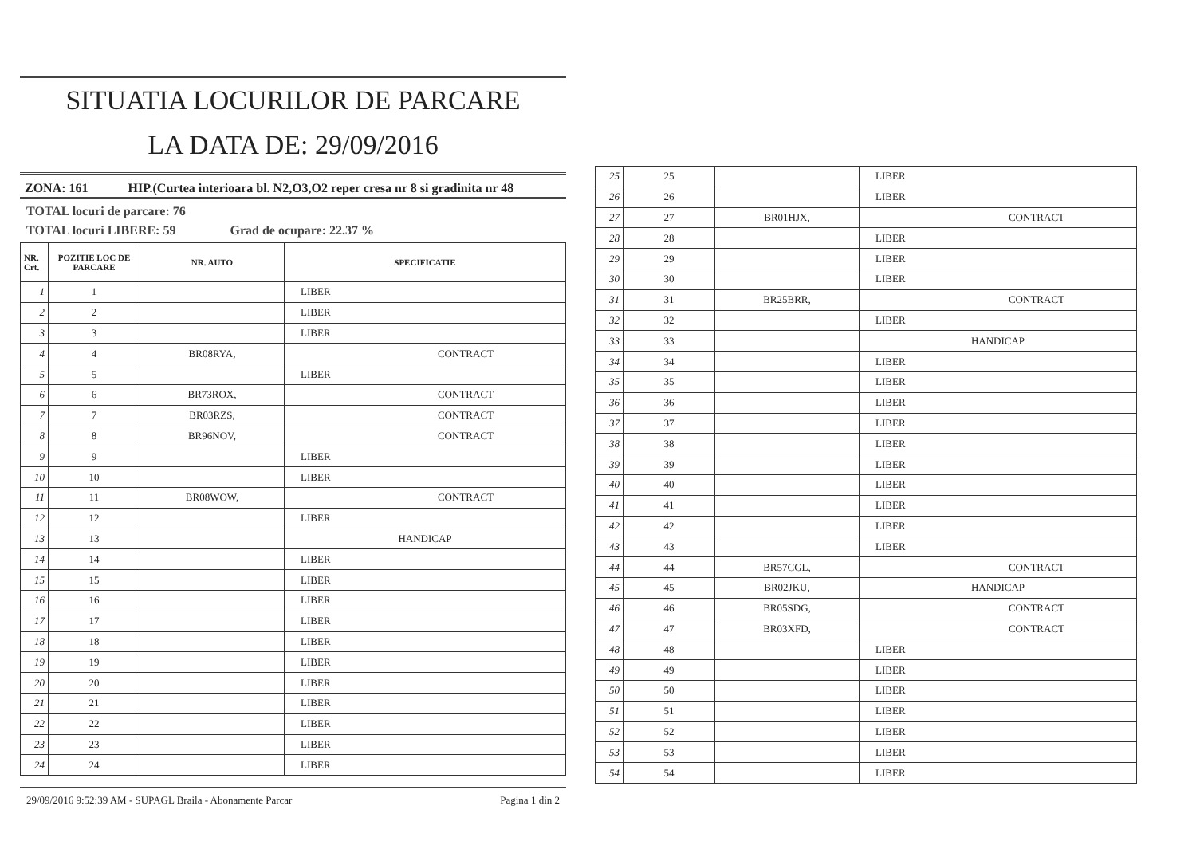SITUATIA LOCURILOR DE PARCARE
LA DATA DE: 29/09/2016
ZONA: 161 HIP.(Curtea interioara bl. N2,O3,O2 reper cresa nr 8 si gradinita nr 48
TOTAL locuri de parcare: 76
TOTAL locuri LIBERE: 59 Grad de ocupare: 22.37 %
| NR. Crt. | POZITIE LOC DE PARCARE | NR. AUTO | SPECIFICATIE |
| --- | --- | --- | --- |
| 1 | 1 | | LIBER |
| 2 | 2 | | LIBER |
| 3 | 3 | | LIBER |
| 4 | 4 | BR08RYA, | CONTRACT |
| 5 | 5 | | LIBER |
| 6 | 6 | BR73ROX, | CONTRACT |
| 7 | 7 | BR03RZS, | CONTRACT |
| 8 | 8 | BR96NOV, | CONTRACT |
| 9 | 9 | | LIBER |
| 10 | 10 | | LIBER |
| 11 | 11 | BR08WOW, | CONTRACT |
| 12 | 12 | | LIBER |
| 13 | 13 | | HANDICAP |
| 14 | 14 | | LIBER |
| 15 | 15 | | LIBER |
| 16 | 16 | | LIBER |
| 17 | 17 | | LIBER |
| 18 | 18 | | LIBER |
| 19 | 19 | | LIBER |
| 20 | 20 | | LIBER |
| 21 | 21 | | LIBER |
| 22 | 22 | | LIBER |
| 23 | 23 | | LIBER |
| 24 | 24 | | LIBER |
29/09/2016 9:52:39 AM - SUPAGL Braila - Abonamente Parcar Pagina 1 din 2
| 25 | 25 | | LIBER |
| 26 | 26 | | LIBER |
| 27 | 27 | BR01HJX, | CONTRACT |
| 28 | 28 | | LIBER |
| 29 | 29 | | LIBER |
| 30 | 30 | | LIBER |
| 31 | 31 | BR25BRR, | CONTRACT |
| 32 | 32 | | LIBER |
| 33 | 33 | | HANDICAP |
| 34 | 34 | | LIBER |
| 35 | 35 | | LIBER |
| 36 | 36 | | LIBER |
| 37 | 37 | | LIBER |
| 38 | 38 | | LIBER |
| 39 | 39 | | LIBER |
| 40 | 40 | | LIBER |
| 41 | 41 | | LIBER |
| 42 | 42 | | LIBER |
| 43 | 43 | | LIBER |
| 44 | 44 | BR57CGL, | CONTRACT |
| 45 | 45 | BR02JKU, | HANDICAP |
| 46 | 46 | BR05SDG, | CONTRACT |
| 47 | 47 | BR03XFD, | CONTRACT |
| 48 | 48 | | LIBER |
| 49 | 49 | | LIBER |
| 50 | 50 | | LIBER |
| 51 | 51 | | LIBER |
| 52 | 52 | | LIBER |
| 53 | 53 | | LIBER |
| 54 | 54 | | LIBER |